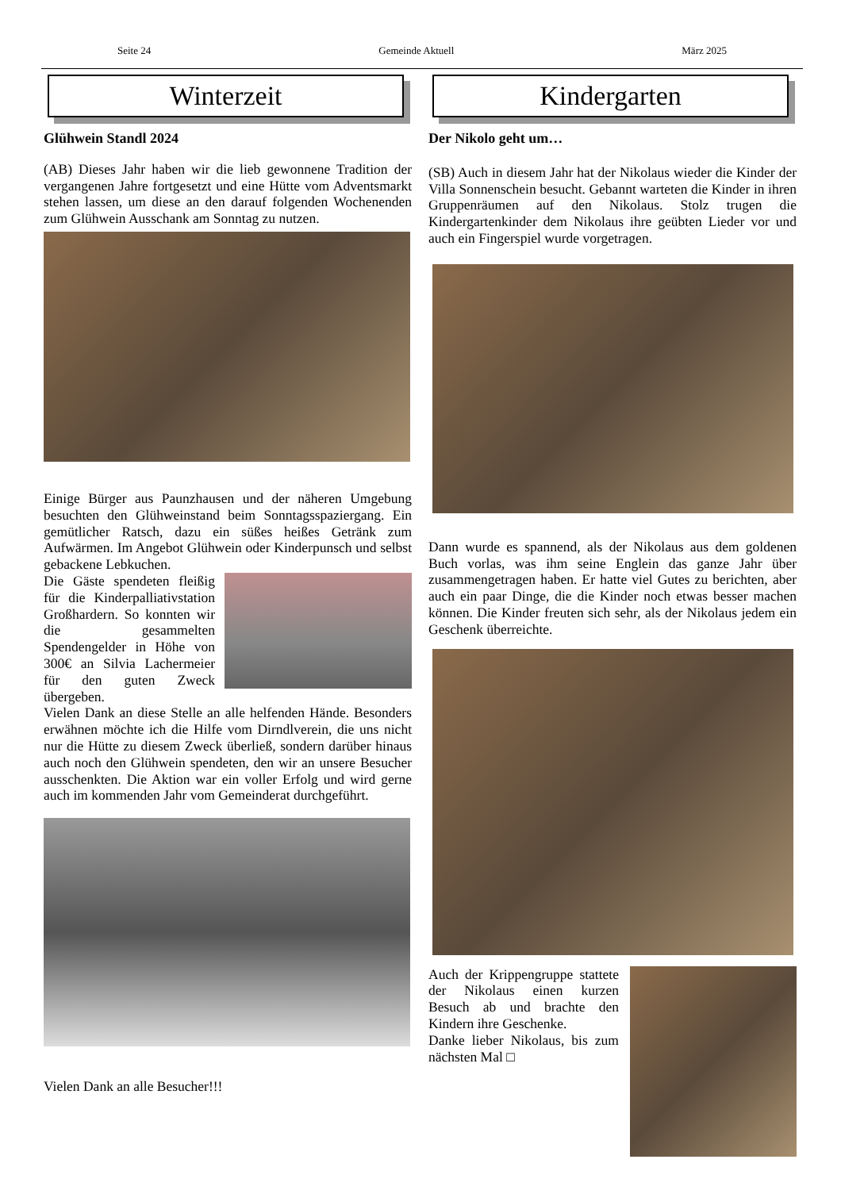Seite 24 Gemeinde Aktuell März 2025
Winterzeit
Glühwein Standl 2024
(AB) Dieses Jahr haben wir die lieb gewonnene Tradition der vergangenen Jahre fortgesetzt und eine Hütte vom Adventsmarkt stehen lassen, um diese an den darauf folgenden Wochenenden zum Glühwein Ausschank am Sonntag zu nutzen.
Einige Bürger aus Paunzhausen und der näheren Umgebung besuchten den Glühweinstand beim Sonntagsspaziergang. Ein gemütlicher Ratsch, dazu ein süßes heißes Getränk zum Aufwärmen. Im Angebot Glühwein oder Kinderpunsch und selbst gebackene Lebkuchen.
Die Gäste spendeten fleißig für die Kinderpalliativstation Großhardern. So konnten wir die gesammelten Spendengelder in Höhe von 300€ an Silvia Lachermeier für den guten Zweck übergeben.
Vielen Dank an diese Stelle an alle helfenden Hände. Besonders erwähnen möchte ich die Hilfe vom Dirndlverein, die uns nicht nur die Hütte zu diesem Zweck überließ, sondern darüber hinaus auch noch den Glühwein spendeten, den wir an unsere Besucher ausschenkten. Die Aktion war ein voller Erfolg und wird gerne auch im kommenden Jahr vom Gemeinderat durchgeführt.
Vielen Dank an alle Besucher!!!
Kindergarten
Der Nikolo geht um…
(SB) Auch in diesem Jahr hat der Nikolaus wieder die Kinder der Villa Sonnenschein besucht. Gebannt warteten die Kinder in ihren Gruppenräumen auf den Nikolaus. Stolz trugen die Kindergartenkinder dem Nikolaus ihre geübten Lieder vor und auch ein Fingerspiel wurde vorgetragen.
Dann wurde es spannend, als der Nikolaus aus dem goldenen Buch vorlas, was ihm seine Englein das ganze Jahr über zusammengetragen haben. Er hatte viel Gutes zu berichten, aber auch ein paar Dinge, die die Kinder noch etwas besser machen können. Die Kinder freuten sich sehr, als der Nikolaus jedem ein Geschenk überreichte.
Auch der Krippengruppe stattete der Nikolaus einen kurzen Besuch ab und brachte den Kindern ihre Geschenke.
Danke lieber Nikolaus, bis zum nächsten Mal □